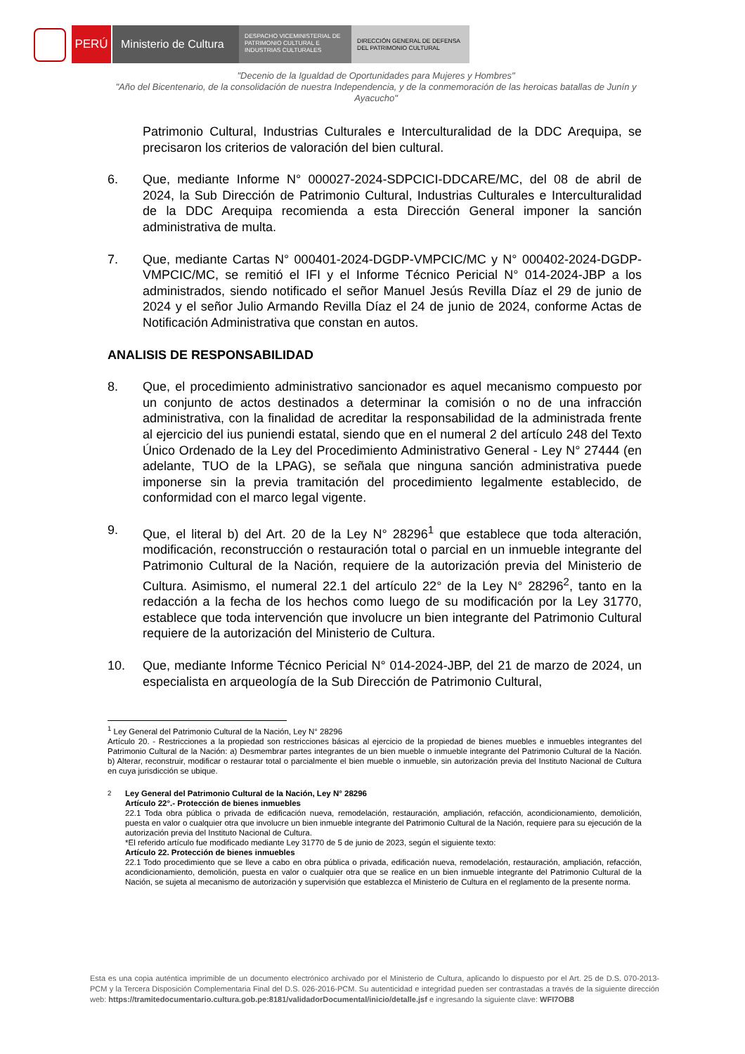PERÚ Ministerio de Cultura
DESPACHO VICEMINISTERIAL DE PATRIMONIO CULTURAL E INDUSTRIAS CULTURALES
DIRECCIÓN GENERAL DE DEFENSA DEL PATRIMONIO CULTURAL
"Decenio de la Igualdad de Oportunidades para Mujeres y Hombres"
"Año del Bicentenario, de la consolidación de nuestra Independencia, y de la conmemoración de las heroicas batallas de Junín y Ayacucho"
Patrimonio Cultural, Industrias Culturales e Interculturalidad de la DDC Arequipa, se precisaron los criterios de valoración del bien cultural.
6. Que, mediante Informe N° 000027-2024-SDPCICI-DDCARE/MC, del 08 de abril de 2024, la Sub Dirección de Patrimonio Cultural, Industrias Culturales e Interculturalidad de la DDC Arequipa recomienda a esta Dirección General imponer la sanción administrativa de multa.
7. Que, mediante Cartas N° 000401-2024-DGDP-VMPCIC/MC y N° 000402-2024-DGDP-VMPCIC/MC, se remitió el IFI y el Informe Técnico Pericial N° 014-2024-JBP a los administrados, siendo notificado el señor Manuel Jesús Revilla Díaz el 29 de junio de 2024 y el señor Julio Armando Revilla Díaz el 24 de junio de 2024, conforme Actas de Notificación Administrativa que constan en autos.
ANALISIS DE RESPONSABILIDAD
8. Que, el procedimiento administrativo sancionador es aquel mecanismo compuesto por un conjunto de actos destinados a determinar la comisión o no de una infracción administrativa, con la finalidad de acreditar la responsabilidad de la administrada frente al ejercicio del ius puniendi estatal, siendo que en el numeral 2 del artículo 248 del Texto Único Ordenado de la Ley del Procedimiento Administrativo General - Ley N° 27444 (en adelante, TUO de la LPAG), se señala que ninguna sanción administrativa puede imponerse sin la previa tramitación del procedimiento legalmente establecido, de conformidad con el marco legal vigente.
9. Que, el literal b) del Art. 20 de la Ley N° 28296<sup>1</sup> que establece que toda alteración, modificación, reconstrucción o restauración total o parcial en un inmueble integrante del Patrimonio Cultural de la Nación, requiere de la autorización previa del Ministerio de Cultura. Asimismo, el numeral 22.1 del artículo 22° de la Ley N° 28296<sup>2</sup>, tanto en la redacción a la fecha de los hechos como luego de su modificación por la Ley 31770, establece que toda intervención que involucre un bien integrante del Patrimonio Cultural requiere de la autorización del Ministerio de Cultura.
10. Que, mediante Informe Técnico Pericial N° 014-2024-JBP, del 21 de marzo de 2024, un especialista en arqueología de la Sub Dirección de Patrimonio Cultural,
<sup>1</sup> Ley General del Patrimonio Cultural de la Nación, Ley N° 28296
Artículo 20. - Restricciones a la propiedad son restricciones básicas al ejercicio de la propiedad de bienes muebles e inmuebles integrantes del Patrimonio Cultural de la Nación: a) Desmembrar partes integrantes de un bien mueble o inmueble integrante del Patrimonio Cultural de la Nación. b) Alterar, reconstruir, modificar o restaurar total o parcialmente el bien mueble o inmueble, sin autorización previa del Instituto Nacional de Cultura en cuya jurisdicción se ubique.
<sup>2</sup> Ley General del Patrimonio Cultural de la Nación, Ley N° 28296
Artículo 22°.- Protección de bienes inmuebles
22.1 Toda obra pública o privada de edificación nueva, remodelación, restauración, ampliación, refacción, acondicionamiento, demolición, puesta en valor o cualquier otra que involucre un bien inmueble integrante del Patrimonio Cultural de la Nación, requiere para su ejecución de la autorización previa del Instituto Nacional de Cultura.
*El referido artículo fue modificado mediante Ley 31770 de 5 de junio de 2023, según el siguiente texto:
Artículo 22. Protección de bienes inmuebles
22.1 Todo procedimiento que se lleve a cabo en obra pública o privada, edificación nueva, remodelación, restauración, ampliación, refacción, acondicionamiento, demolición, puesta en valor o cualquier otra que se realice en un bien inmueble integrante del Patrimonio Cultural de la Nación, se sujeta al mecanismo de autorización y supervisión que establezca el Ministerio de Cultura en el reglamento de la presente norma.
Esta es una copia auténtica imprimible de un documento electrónico archivado por el Ministerio de Cultura, aplicando lo dispuesto por el Art. 25 de D.S. 070-2013-PCM y la Tercera Disposición Complementaria Final del D.S. 026-2016-PCM. Su autenticidad e integridad pueden ser contrastadas a través de la siguiente dirección web: https://tramitedocumentario.cultura.gob.pe:8181/validadorDocumental/inicio/detalle.jsf e ingresando la siguiente clave: WFI7OB8